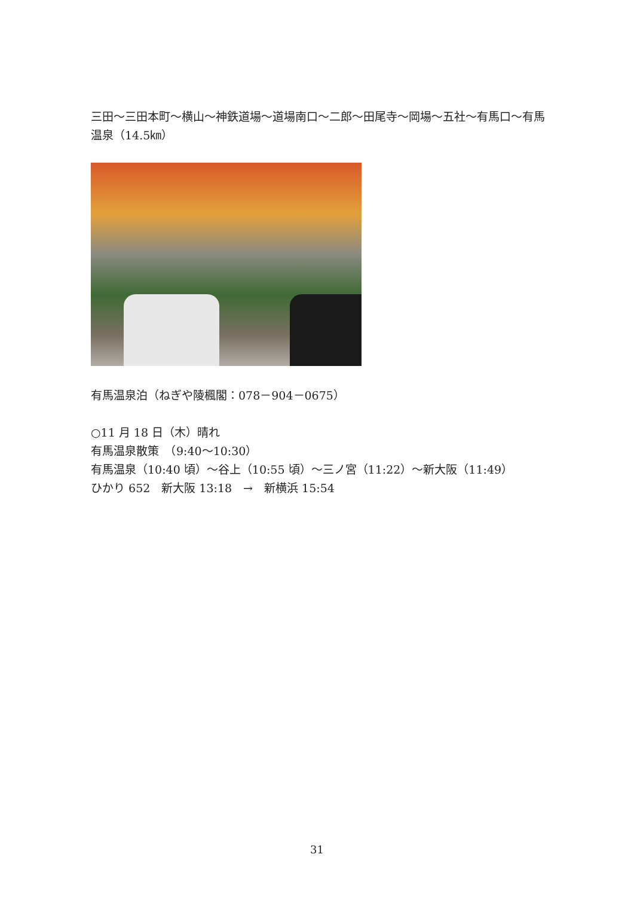三田～三田本町～横山～神鉄道場～道場南口～二郎～田尾寺～岡場～五社～有馬口～有馬温泉（14.5㎞）
有馬温泉泊（ねぎや陵楓閣：078－904－0675）
○11 月 18 日（木）晴れ
有馬温泉散策　（9:40～10:30）
有馬温泉（10:40 頃）～谷上（10:55 頃）～三ノ宮（11:22）～新大阪（11:49）
ひかり 652　新大阪 13:18　→　新横浜 15:54
31